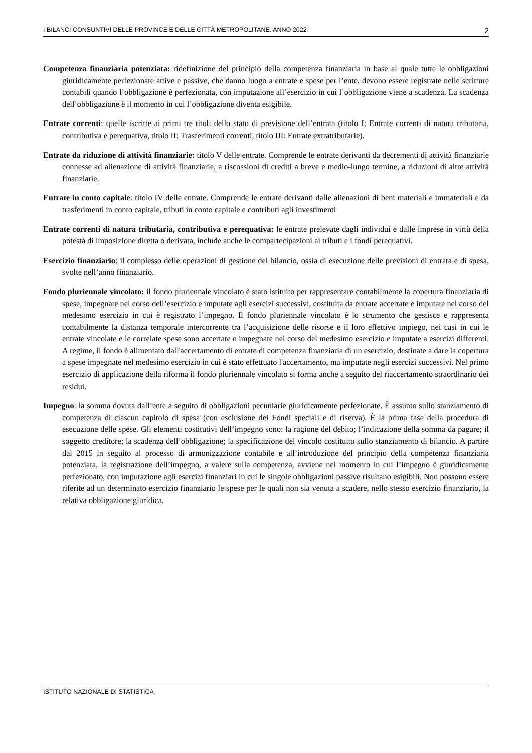I BILANCI CONSUNTIVI DELLE PROVINCE E DELLE CITTÀ METROPOLITANE. ANNO 2022 2
Competenza finanziaria potenziata: ridefinizione del principio della competenza finanziaria in base al quale tutte le obbligazioni giuridicamente perfezionate attive e passive, che danno luogo a entrate e spese per l’ente, devono essere registrate nelle scritture contabili quando l’obbligazione è perfezionata, con imputazione all’esercizio in cui l’obbligazione viene a scadenza. La scadenza dell’obbligazione è il momento in cui l’obbligazione diventa esigibile.
Entrate correnti: quelle iscritte ai primi tre titoli dello stato di previsione dell’entrata (titolo I: Entrate correnti di natura tributaria, contributiva e perequativa, titolo II: Trasferimenti correnti, titolo III: Entrate extratributarie).
Entrate da riduzione di attività finanziarie: titolo V delle entrate. Comprende le entrate derivanti da decrementi di attività finanziarie connesse ad alienazione di attività finanziarie, a riscossioni di crediti a breve e medio-lungo termine, a riduzioni di altre attività finanziarie.
Entrate in conto capitale: titolo IV delle entrate. Comprende le entrate derivanti dalle alienazioni di beni materiali e immateriali e da trasferimenti in conto capitale, tributi in conto capitale e contributi agli investimenti
Entrate correnti di natura tributaria, contributiva e perequativa: le entrate prelevate dagli individui e dalle imprese in virtù della potestà di imposizione diretta o derivata, include anche le compartecipazioni ai tributi e i fondi perequativi.
Esercizio finanziario: il complesso delle operazioni di gestione del bilancio, ossia di esecuzione delle previsioni di entrata e di spesa, svolte nell’anno finanziario.
Fondo pluriennale vincolato: il fondo pluriennale vincolato è stato istituito per rappresentare contabilmente la copertura finanziaria di spese, impegnate nel corso dell’esercizio e imputate agli esercizi successivi, costituita da entrate accertate e imputate nel corso del medesimo esercizio in cui è registrato l’impegno. Il fondo pluriennale vincolato è lo strumento che gestisce e rappresenta contabilmente la distanza temporale intercorrente tra l’acquisizione delle risorse e il loro effettivo impiego, nei casi in cui le entrate vincolate e le correlate spese sono accertate e impegnate nel corso del medesimo esercizio e imputate a esercizi differenti. A regime, il fondo è alimentato dall'accertamento di entrate di competenza finanziaria di un esercizio, destinate a dare la copertura a spese impegnate nel medesimo esercizio in cui è stato effettuato l'accertamento, ma imputate negli esercizi successivi. Nel primo esercizio di applicazione della riforma il fondo pluriennale vincolato si forma anche a seguito del riaccertamento straordinario dei residui.
Impegno: la somma dovuta dall’ente a seguito di obbligazioni pecuniarie giuridicamente perfezionate. È assunto sullo stanziamento di competenza di ciascun capitolo di spesa (con esclusione dei Fondi speciali e di riserva). È la prima fase della procedura di esecuzione delle spese. Gli elementi costitutivi dell’impegno sono: la ragione del debito; l’indicazione della somma da pagare; il soggetto creditore; la scadenza dell’obbligazione; la specificazione del vincolo costituito sullo stanziamento di bilancio. A partire dal 2015 in seguito al processo di armonizzazione contabile e all’introduzione del principio della competenza finanziaria potenziata, la registrazione dell’impegno, a valere sulla competenza, avviene nel momento in cui l’impegno è giuridicamente perfezionato, con imputazione agli esercizi finanziari in cui le singole obbligazioni passive risultano esigibili. Non possono essere riferite ad un determinato esercizio finanziario le spese per le quali non sia venuta a scadere, nello stesso esercizio finanziario, la relativa obbligazione giuridica.
ISTITUTO NAZIONALE DI STATISTICA